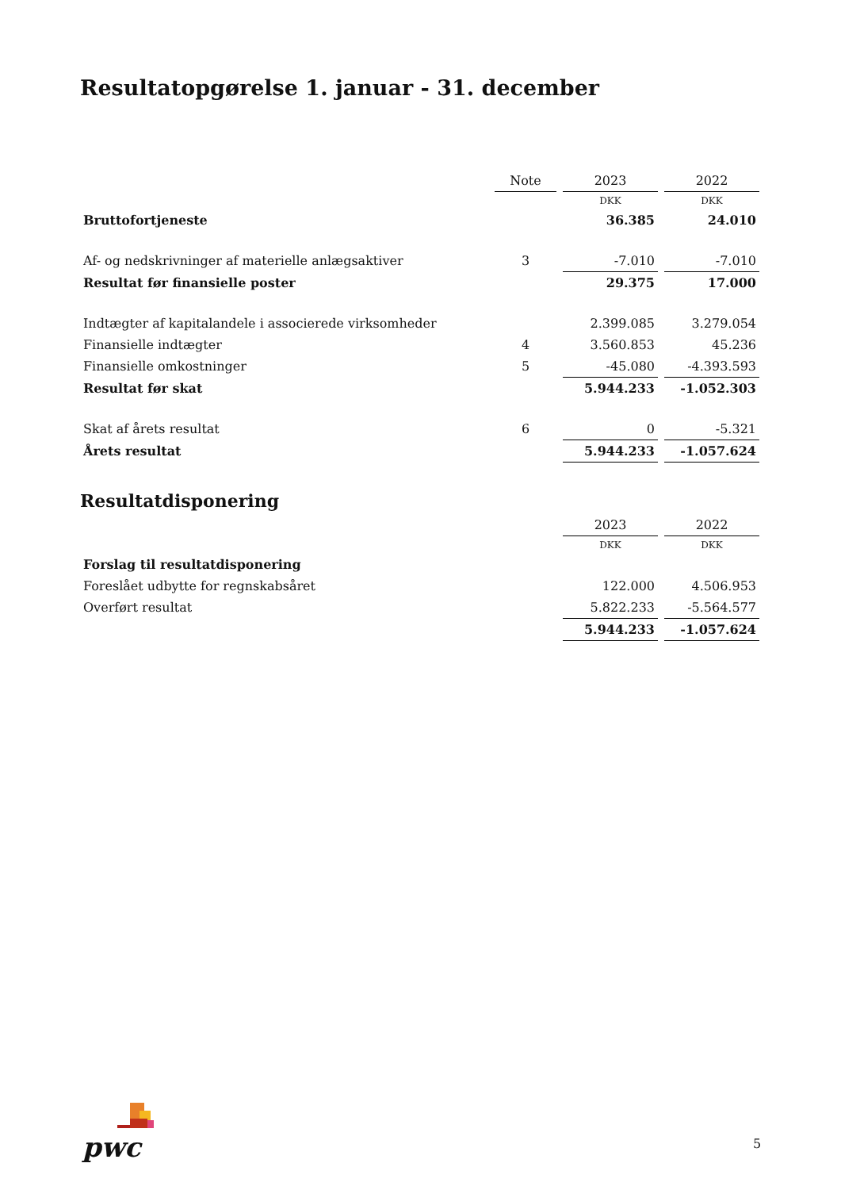Resultatopgørelse 1. januar - 31. december
| | Note | | 2023 | | 2022 |
| | | | DKK | | DKK |
| Bruttofortjeneste | | | 36.385 | | 24.010 |
| Af- og nedskrivninger af materielle anlægsaktiver | 3 | | -7.010 | | -7.010 |
| Resultat før finansielle poster | | | 29.375 | | 17.000 |
| Indtægter af kapitalandele i associerede virksomheder | | | 2.399.085 | | 3.279.054 |
| Finansielle indtægter | 4 | | 3.560.853 | | 45.236 |
| Finansielle omkostninger | 5 | | -45.080 | | -4.393.593 |
| Resultat før skat | | | 5.944.233 | | -1.052.303 |
| Skat af årets resultat | 6 | | 0 | | -5.321 |
| Årets resultat | | | 5.944.233 | | -1.057.624 |
Resultatdisponering
| | | | 2023 | | 2022 |
| | | | DKK | | DKK |
| Forslag til resultatdisponering | | | | | |
| Foreslået udbytte for regnskabsåret | | | 122.000 | | 4.506.953 |
| Overført resultat | | | 5.822.233 | | -5.564.577 |
| | | | 5.944.233 | | -1.057.624 |
pwc
5